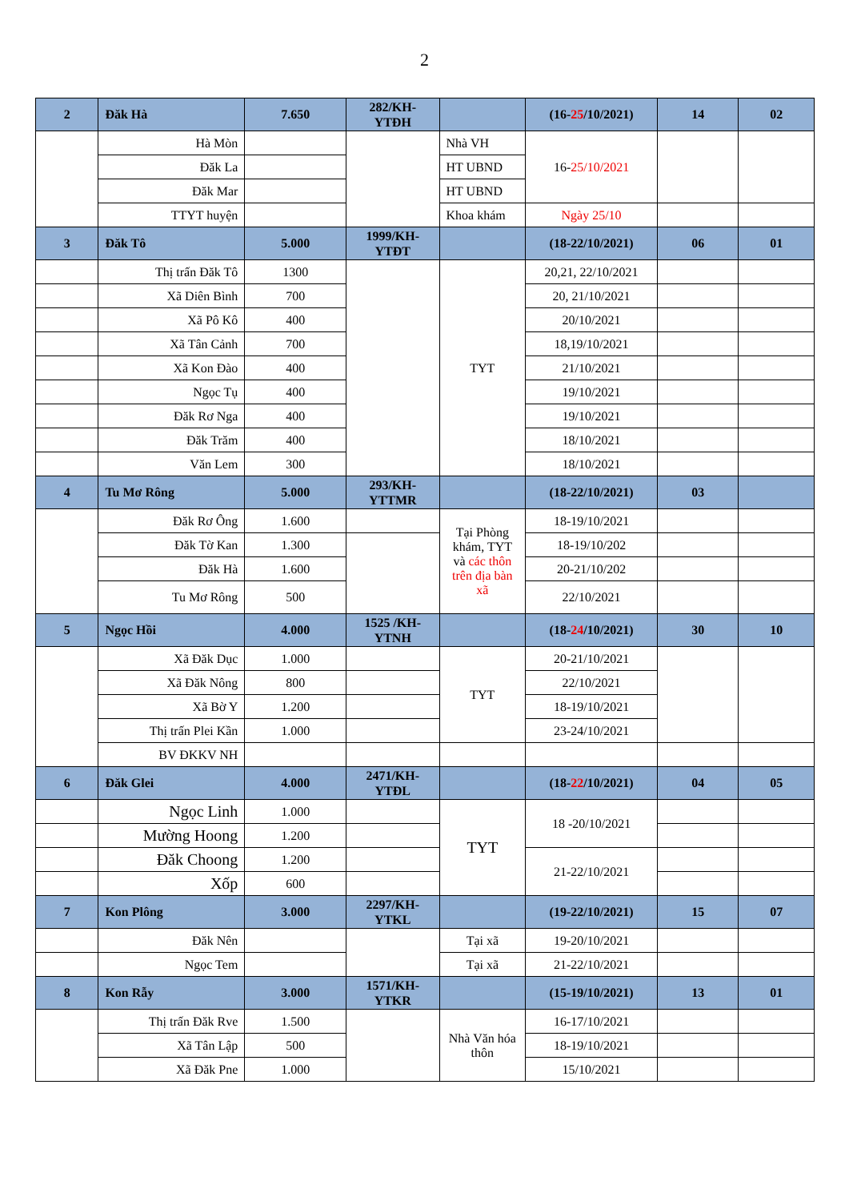2
| 2 | Đăk Hà | 7.650 | 282/KH-YTĐH | | (16- 25 /10/2021) | 14 | 02 |
| | Hà Mòn | | | Nhà VH | 16- 25/10/2021 | | |
| | Đăk La | | | HT UBND | | | |
| | Đăk Mar | | | HT UBND | | | |
| | TTYT huyện | | | Khoa khám | Ngày 25/10 | | |
| 3 | Đăk Tô | 5.000 | 1999/KH-YTĐT | | (18-22/10/2021) | 06 | 01 |
| | Thị trấn Đăk Tô | 1300 | | TYT | 20,21, 22/10/2021 | | |
| | Xã Diên Bình | 700 | | | 20, 21/10/2021 | | |
| | Xã Pô Kô | 400 | | | 20/10/2021 | | |
| | Xã Tân Cảnh | 700 | | | 18,19/10/2021 | | |
| | Xã Kon Đào | 400 | | | 21/10/2021 | | |
| | Ngọc Tụ | 400 | | | 19/10/2021 | | |
| | Đăk Rơ Nga | 400 | | | 19/10/2021 | | |
| | Đăk Trăm | 400 | | | 18/10/2021 | | |
| | Văn Lem | 300 | | | 18/10/2021 | | |
| 4 | Tu Mơ Rông | 5.000 | 293/KH-YTTMR | | (18-22/10/2021) | 03 | |
| | Đăk Rơ Ông | 1.600 | | Tại Phòng khám, TYT và các thôn trên địa bàn xã | 18-19/10/2021 | | |
| | Đăk Tờ Kan | 1.300 | | | 18-19/10/202 | | |
| | Đăk Hà | 1.600 | | | 20-21/10/202 | | |
| | Tu Mơ Rông | 500 | | | 22/10/2021 | | |
| 5 | Ngọc Hồi | 4.000 | 1525 /KH-YTNH | | (18- 24 /10/2021) | 30 | 10 |
| | Xã Đăk Dục | 1.000 | | TYT | 20-21/10/2021 | | |
| | Xã Đăk Nông | 800 | | | 22/10/2021 | | |
| | Xã Bờ Y | 1.200 | | | 18-19/10/2021 | | |
| | Thị trấn Plei Kần | 1.000 | | | 23-24/10/2021 | | |
| | BV ĐKKV NH | | | | | | |
| 6 | Đăk Glei | 4.000 | 2471/KH-YTĐL | | (18- 22 /10/2021) | 04 | 05 |
| | Ngọc Linh | 1.000 | | TYT | 18 -20/10/2021 | | |
| | Mường Hoong | 1.200 | | | | | |
| | Đăk Choong | 1.200 | | | 21-22/10/2021 | | |
| | Xốp | 600 | | | | | |
| 7 | Kon Plông | 3.000 | 2297/KH-YTKL | | (19-22/10/2021) | 15 | 07 |
| | Đăk Nên | | | Tại xã | 19-20/10/2021 | | |
| | Ngọc Tem | | | Tại xã | 21-22/10/2021 | | |
| 8 | Kon Rẫy | 3.000 | 1571/KH-YTKR | | (15-19/10/2021) | 13 | 01 |
| | Thị trấn Đăk Rve | 1.500 | | Nhà Văn hóa thôn | 16-17/10/2021 | | |
| | Xã Tân Lập | 500 | | | 18-19/10/2021 | | |
| | Xã Đăk Pne | 1.000 | | | 15/10/2021 | | |